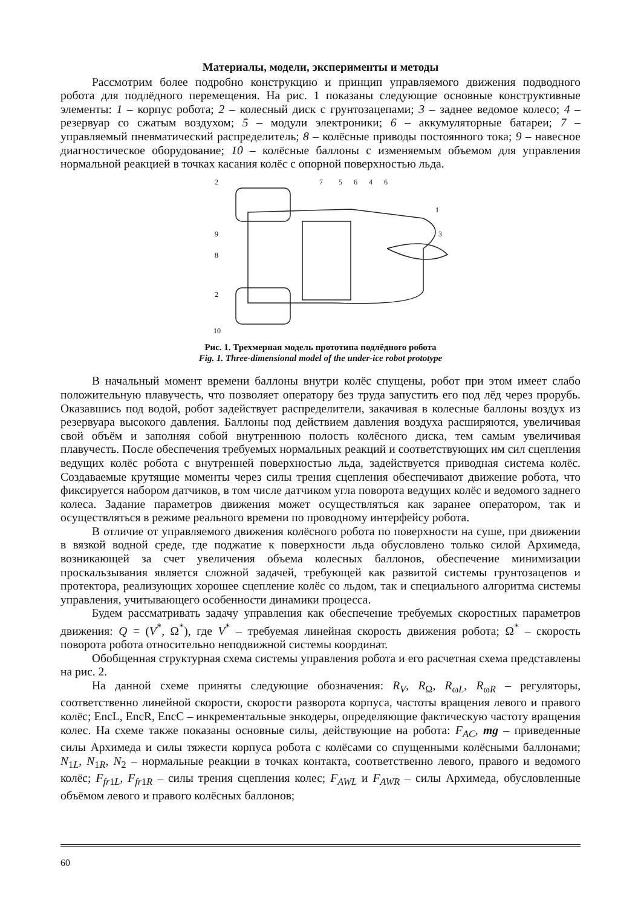Материалы, модели, эксперименты и методы
Рассмотрим более подробно конструкцию и принцип управляемого движения подводного робота для подлёдного перемещения. На рис. 1 показаны следующие основные конструктивные элементы: 1 – корпус робота; 2 – колесный диск с грунтозацепами; 3 – заднее ведомое колесо; 4 – резервуар со сжатым воздухом; 5 – модули электроники; 6 – аккумуляторные батареи; 7 – управляемый пневматический распределитель; 8 – колёсные приводы постоянного тока; 9 – навесное диагностическое оборудование; 10 – колёсные баллоны с изменяемым объемом для управления нормальной реакцией в точках касания колёс с опорной поверхностью льда.
2
7
5
6
4
6
1
3
9
8
2
10
Рис. 1. Трехмерная модель прототипа подлёдного робота
Fig. 1. Three-dimensional model of the under-ice robot prototype
В начальный момент времени баллоны внутри колёс спущены, робот при этом имеет слабо положительную плавучесть, что позволяет оператору без труда запустить его под лёд через прорубь. Оказавшись под водой, робот задействует распределители, закачивая в колесные баллоны воздух из резервуара высокого давления. Баллоны под действием давления воздуха расширяются, увеличивая свой объём и заполняя собой внутреннюю полость колёсного диска, тем самым увеличивая плавучесть. После обеспечения требуемых нормальных реакций и соответствующих им сил сцепления ведущих колёс робота с внутренней поверхностью льда, задействуется приводная система колёс. Создаваемые крутящие моменты через силы трения сцепления обеспечивают движение робота, что фиксируется набором датчиков, в том числе датчиком угла поворота ведущих колёс и ведомого заднего колеса. Задание параметров движения может осуществляться как заранее оператором, так и осуществляться в режиме реального времени по проводному интерфейсу робота.
В отличие от управляемого движения колёсного робота по поверхности на суше, при движении в вязкой водной среде, где поджатие к поверхности льда обусловлено только силой Архимеда, возникающей за счет увеличения объема колесных баллонов, обеспечение минимизации проскальзывания является сложной задачей, требующей как развитой системы грунтозацепов и протектора, реализующих хорошее сцепление колёс со льдом, так и специального алгоритма системы управления, учитывающего особенности динамики процесса.
Будем рассматривать задачу управления как обеспечение требуемых скоростных параметров движения: Q = (V<sup>*</sup>, Ω<sup>*</sup>), где V<sup>*</sup> – требуемая линейная скорость движения робота; Ω<sup>*</sup> – скорость поворота робота относительно неподвижной системы координат.
Обобщенная структурная схема системы управления робота и его расчетная схема представлены на рис. 2.
На данной схеме приняты следующие обозначения: R<sub>V</sub>, R<sub>Ω</sub>, R<sub>ωL</sub>, R<sub>ωR</sub> – регуляторы, соответственно линейной скорости, скорости разворота корпуса, частоты вращения левого и правого колёс; EncL, EncR, EncC – инкрементальные энкодеры, определяющие фактическую частоту вращения колес. На схеме также показаны основные силы, действующие на робота: F<sub>AC</sub>, mg – приведенные силы Архимеда и силы тяжести корпуса робота с колёсами со спущенными колёсными баллонами; N<sub>1L</sub>, N<sub>1R</sub>, N<sub>2</sub> – нормальные реакции в точках контакта, соответственно левого, правого и ведомого колёс; F<sub>fr1L</sub>, F<sub>fr1R</sub> – силы трения сцепления колес; F<sub>AWL</sub> и F<sub>AWR</sub> – силы Архимеда, обусловленные объёмом левого и правого колёсных баллонов;
60